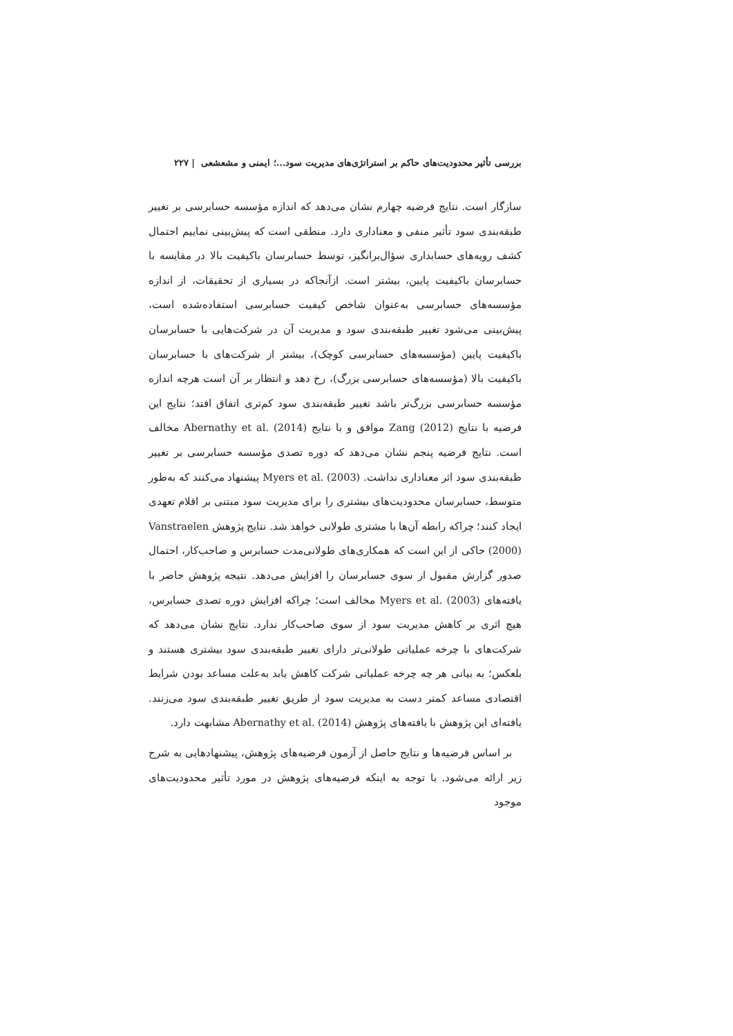بررسی تأثیر محدودیت‌های حاکم بر استراتژی‌های مدیریت سود...؛ ایمنی و مشعشعی | ۲۲۷
سازگار است. نتایج فرضیه چهارم نشان می‌دهد که اندازه مؤسسه حسابرسی بر تغییر طبقه‌بندی سود تأثیر منفی و معناداری دارد. منطقی است که پیش‌بینی نماییم احتمال کشف رویه‌های حسابداری سؤال‌برانگیز، توسط حسابرسان باکیفیت بالا در مقایسه با حسابرسان باکیفیت پایین، بیشتر است. ازآنجاکه در بسیاری از تحقیقات، از اندازه مؤسسه‌های حسابرسی به‌عنوان شاخص کیفیت حسابرسی استفاده‌شده است، پیش‌بینی می‌شود تغییر طبقه‌بندی سود و مدیریت آن در شرکت‌هایی با حسابرسان باکیفیت پایین (مؤسسه‌های حسابرسی کوچک)، بیشتر از شرکت‌های با حسابرسان باکیفیت بالا (مؤسسه‌های حسابرسی بزرگ)، رخ دهد و انتظار بر آن است هرچه اندازه مؤسسه حسابرسی بزرگ‌تر باشد تغییر طبقه‌بندی سود کم‌تری اتفاق افتد؛ نتایج این فرضیه با نتایج Zang (2012) موافق و با نتایج Abernathy et al. (2014) مخالف است. نتایج فرضیه پنجم نشان می‌دهد که دوره تصدی مؤسسه حسابرسی بر تغییر طبقه‌بندی سود اثر معناداری نداشت. Myers et al. (2003) پیشنهاد می‌کنند که به‌طور متوسط، حسابرسان محدودیت‌های بیشتری را برای مدیریت سود مبتنی بر اقلام تعهدی ایجاد کنند؛ چراکه رابطه آن‌ها با مشتری طولانی خواهد شد. نتایج پژوهش Vanstraelen (2000) حاکی از این است که همکاری‌های طولانی‌مدت حسابرس و صاحب‌کار، احتمال صدور گزارش مقبول از سوی حسابرسان را افزایش می‌دهد. نتیجه پژوهش حاضر با یافته‌های Myers et al. (2003) مخالف است؛ چراکه افزایش دوره تصدی حسابرس، هیچ اثری بر کاهش مدیریت سود از سوی صاحب‌کار ندارد. نتایج نشان می‌دهد که شرکت‌های با چرخه عملیاتی طولانی‌تر دارای تغییر طبقه‌بندی سود بیشتری هستند و بلعکس؛ به بیانی هر چه چرخه عملیاتی شرکت کاهش یابد به‌علت مساعد بودن شرایط اقتصادی مساعد کمتر دست به مدیریت سود از طریق تغییر طبقه‌بندی سود می‌زنند. یافته‌ای این پژوهش با یافته‌های پژوهش Abernathy et al. (2014) مشابهت دارد.
بر اساس فرضیه‌ها و نتایج حاصل از آزمون فرضیه‌های پژوهش، پیشنهادهایی به شرح زیر ارائه می‌شود. با توجه به اینکه فرضیه‌های پژوهش در مورد تأثیر محدودیت‌های موجود